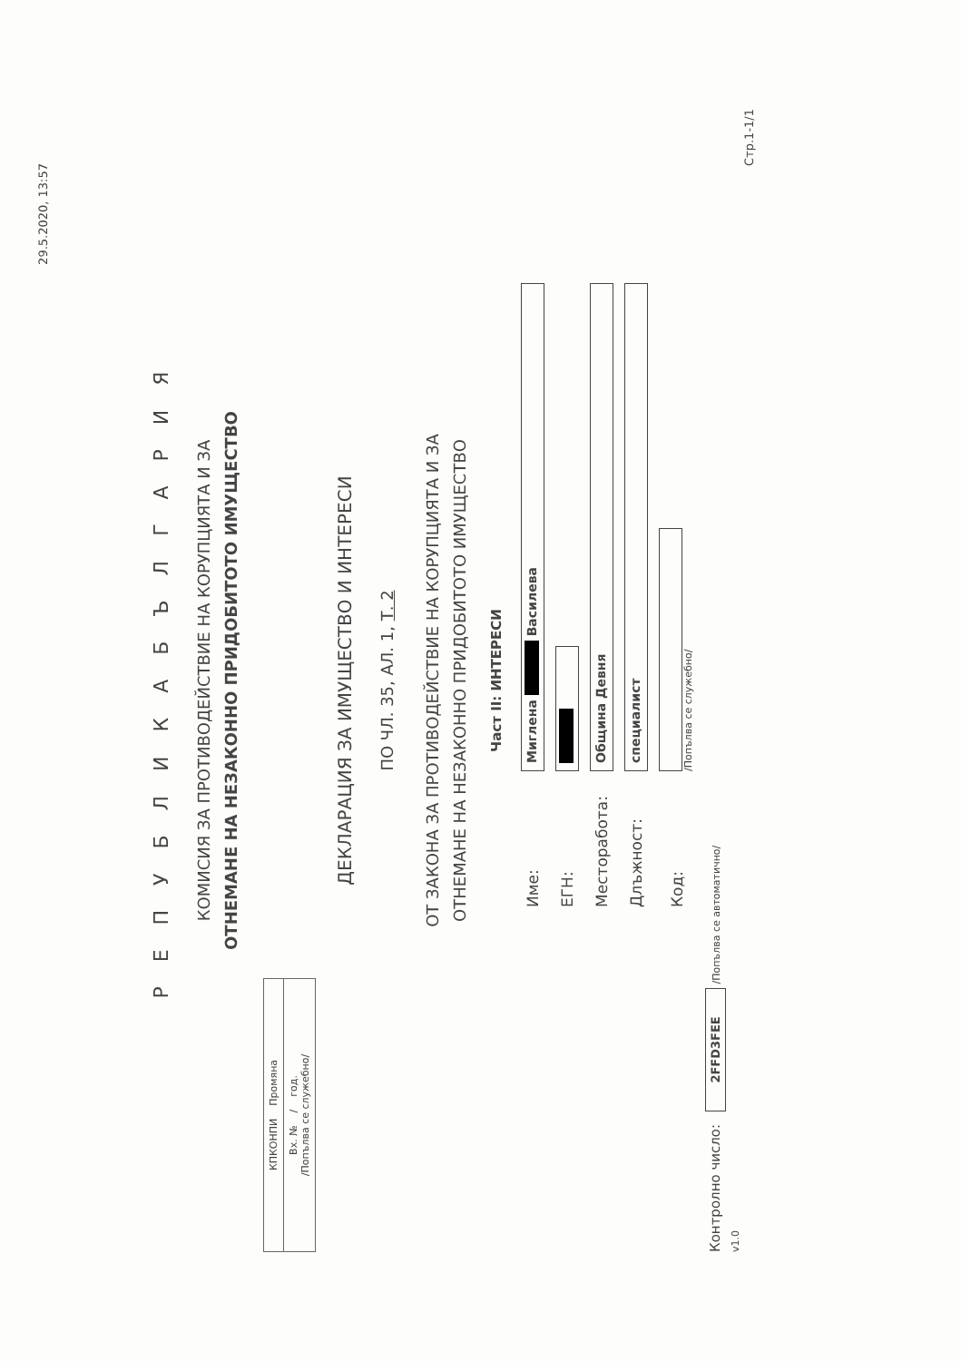29.5.2020, 13:57
Р Е П У Б Л И К А Б Ъ Л Г А Р И Я
КОМИСИЯ ЗА ПРОТИВОДЕЙСТВИЕ НА КОРУПЦИЯТА И ЗА
ОТНЕМАНЕ НА НЕЗАКОННО ПРИДОБИТОТО ИМУЩЕСТВО
КПКОНПИ Промяна
Вх. № / год.
/Попълва се служебно/
ДЕКЛАРАЦИЯ ЗА ИМУЩЕСТВО И ИНТЕРЕСИ
ПО ЧЛ. 35, АЛ. 1, Т. 2
ОТ ЗАКОНА ЗА ПРОТИВОДЕЙСТВИЕ НА КОРУПЦИЯТА И ЗА
ОТНЕМАНЕ НА НЕЗАКОННО ПРИДОБИТОТО ИМУЩЕСТВО
Част II: ИНТЕРЕСИ
Име:
Миглена ■ Василева
ЕГН:
■
Месторабота:
Община Девня
Длъжност:
специалист
Код:
/Попълва се служебно/
Контролно число: 2FFD3FEE /Попълва се автоматично/
v1.0
Стр.1-1/1